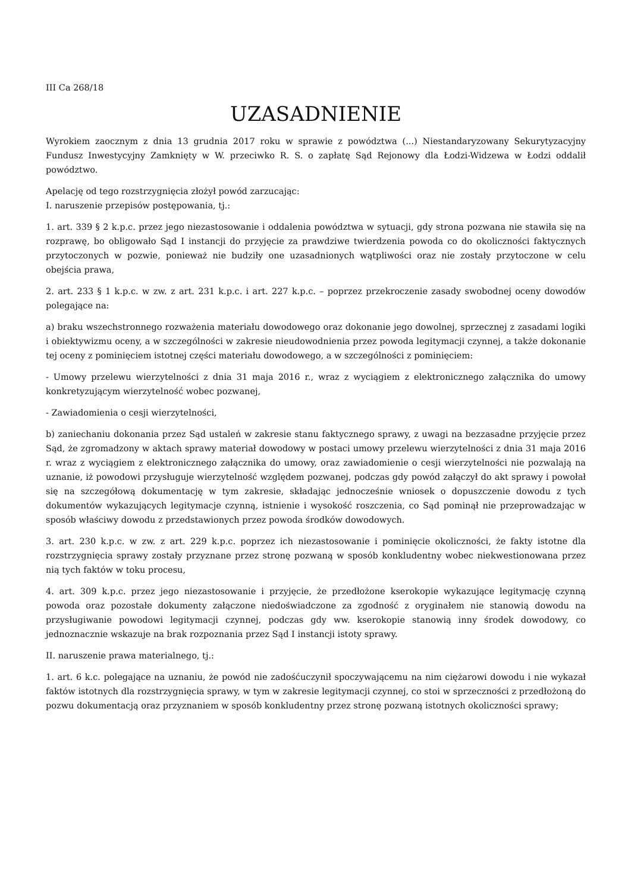III Ca 268/18
UZASADNIENIE
Wyrokiem zaocznym z dnia 13 grudnia 2017 roku w sprawie z powództwa (...) Niestandaryzowany Sekurytyzacyjny Fundusz Inwestycyjny Zamknięty w W. przeciwko R. S. o zapłatę Sąd Rejonowy dla Łodzi-Widzewa w Łodzi oddalił powództwo.
Apelację od tego rozstrzygnięcia złożył powód zarzucając:
I. naruszenie przepisów postępowania, tj.:
1. art. 339 § 2 k.p.c. przez jego niezastosowanie i oddalenia powództwa w sytuacji, gdy strona pozwana nie stawiła się na rozprawę, bo obligowało Sąd I instancji do przyjęcie za prawdziwe twierdzenia powoda co do okoliczności faktycznych przytoczonych w pozwie, ponieważ nie budziły one uzasadnionych wątpliwości oraz nie zostały przytoczone w celu obejścia prawa,
2. art. 233 § 1 k.p.c. w zw. z art. 231 k.p.c. i art. 227 k.p.c. – poprzez przekroczenie zasady swobodnej oceny dowodów polegające na:
a) braku wszechstronnego rozważenia materiału dowodowego oraz dokonanie jego dowolnej, sprzecznej z zasadami logiki i obiektywizmu oceny, a w szczególności w zakresie nieudowodnienia przez powoda legitymacji czynnej, a także dokonanie tej oceny z pominięciem istotnej części materiału dowodowego, a w szczególności z pominięciem:
- Umowy przelewu wierzytelności z dnia 31 maja 2016 r., wraz z wyciągiem z elektronicznego załącznika do umowy konkretyzującym wierzytelność wobec pozwanej,
- Zawiadomienia o cesji wierzytelności,
b) zaniechaniu dokonania przez Sąd ustaleń w zakresie stanu faktycznego sprawy, z uwagi na bezzasadne przyjęcie przez Sąd, że zgromadzony w aktach sprawy materiał dowodowy w postaci umowy przelewu wierzytelności z dnia 31 maja 2016 r. wraz z wyciągiem z elektronicznego załącznika do umowy, oraz zawiadomienie o cesji wierzytelności nie pozwalają na uznanie, iż powodowi przysługuje wierzytelność względem pozwanej, podczas gdy powód załączył do akt sprawy i powołał się na szczegółową dokumentację w tym zakresie, składając jednocześnie wniosek o dopuszczenie dowodu z tych dokumentów wykazujących legitymacje czynną, istnienie i wysokość roszczenia, co Sąd pominął nie przeprowadzając w sposób właściwy dowodu z przedstawionych przez powoda środków dowodowych.
3. art. 230 k.p.c. w zw. z art. 229 k.p.c. poprzez ich niezastosowanie i pominięcie okoliczności, że fakty istotne dla rozstrzygnięcia sprawy zostały przyznane przez stronę pozwaną w sposób konkludentny wobec niekwestionowana przez nią tych faktów w toku procesu,
4. art. 309 k.p.c. przez jego niezastosowanie i przyjęcie, że przedłożone kserokopie wykazujące legitymację czynną powoda oraz pozostałe dokumenty załączone niedoświadczone za zgodność z oryginałem nie stanowią dowodu na przysługiwanie powodowi legitymacji czynnej, podczas gdy ww. kserokopie stanowią inny środek dowodowy, co jednoznacznie wskazuje na brak rozpoznania przez Sąd I instancji istoty sprawy.
II. naruszenie prawa materialnego, tj.:
1. art. 6 k.c. polegające na uznaniu, że powód nie zadośćuczynił spoczywającemu na nim ciężarowi dowodu i nie wykazał faktów istotnych dla rozstrzygnięcia sprawy, w tym w zakresie legitymacji czynnej, co stoi w sprzeczności z przedłożoną do pozwu dokumentacją oraz przyznaniem w sposób konkludentny przez stronę pozwaną istotnych okoliczności sprawy;